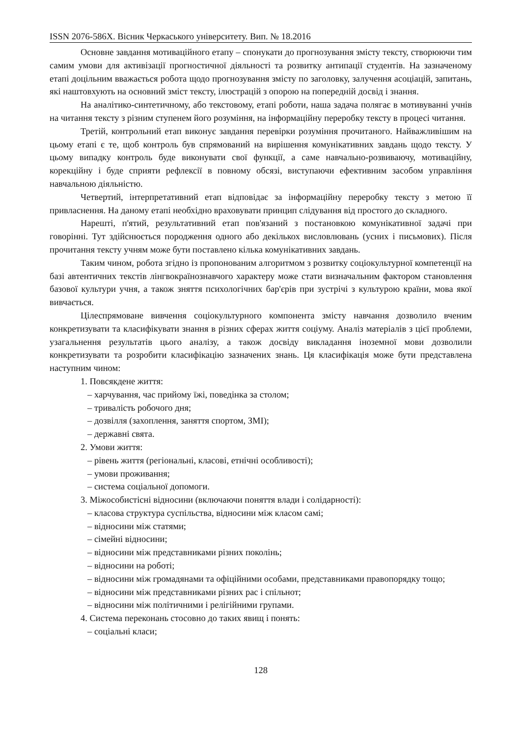ISSN 2076-586X. Вісник Черкаського університету. Вип. № 18.2016
Основне завдання мотиваційного етапу – спонукати до прогнозування змісту тексту, створюючи тим самим умови для активізації прогностичної діяльності та розвитку антипації студентів. На зазначеному етапі доцільним вважається робота щодо прогнозування змісту по заголовку, залучення асоціацій, запитань, які наштовхують на основний зміст тексту, ілюстрацій з опорою на попередній досвід і знання.
На аналітико-синтетичному, або текстовому, етапі роботи, наша задача полягає в мотивуванні учнів на читання тексту з різним ступенем його розуміння, на інформаційну переробку тексту в процесі читання.
Третій, контрольний етап виконує завдання перевірки розуміння прочитаного. Найважливішим на цьому етапі є те, щоб контроль був спрямований на вирішення комунікативних завдань щодо тексту. У цьому випадку контроль буде виконувати свої функції, а саме навчально-розвиваючу, мотиваційну, корекційну і буде сприяти рефлексії в повному обсязі, виступаючи ефективним засобом управління навчальною діяльністю.
Четвертий, інтерпретативний етап відповідає за інформаційну переробку тексту з метою її привласнення. На даному етапі необхідно враховувати принцип слідування від простого до складного.
Нарешті, п'ятий, результативний етап пов'язаний з постановкою комунікативної задачі при говорінні. Тут здійснюється породження одного або декількох висловлювань (усних і письмових). Після прочитання тексту учням може бути поставлено кілька комунікативних завдань.
Таким чином, робота згідно із пропонованим алгоритмом з розвитку соціокультурної компетенції на базі автентичних текстів лінгвокраїнознавчого характеру може стати визначальним фактором становлення базової культури учня, а також зняття психологічних бар'єрів при зустрічі з культурою країни, мова якої вивчається.
Цілеспрямоване вивчення соціокультурного компонента змісту навчання дозволило вченим конкретизувати та класифікувати знання в різних сферах життя соціуму. Аналіз матеріалів з цієї проблеми, узагальнення результатів цього аналізу, а також досвіду викладання іноземної мови дозволили конкретизувати та розробити класифікацію зазначених знань. Ця класифікація може бути представлена наступним чином:
1. Повсякдене життя:
– харчування, час прийому їжі, поведінка за столом;
– тривалість робочого дня;
– дозвілля (захоплення, заняття спортом, ЗМІ);
– державні свята.
2. Умови життя:
– рівень життя (регіональні, класові, етнічні особливості);
– умови проживання;
– система соціальної допомоги.
3. Міжособистісні відносини (включаючи поняття влади і солідарності):
– класова структура суспільства, відносини між класом самі;
– відносини між статями;
– сімейні відносини;
– відносини між представниками різних поколінь;
– відносини на роботі;
– відносини між громадянами та офіційними особами, представниками правопорядку тощо;
– відносини між представниками різних рас і спільнот;
– відносини між політичними і релігійними групами.
4. Система переконань стосовно до таких явищ і понять:
– соціальні класи;
128